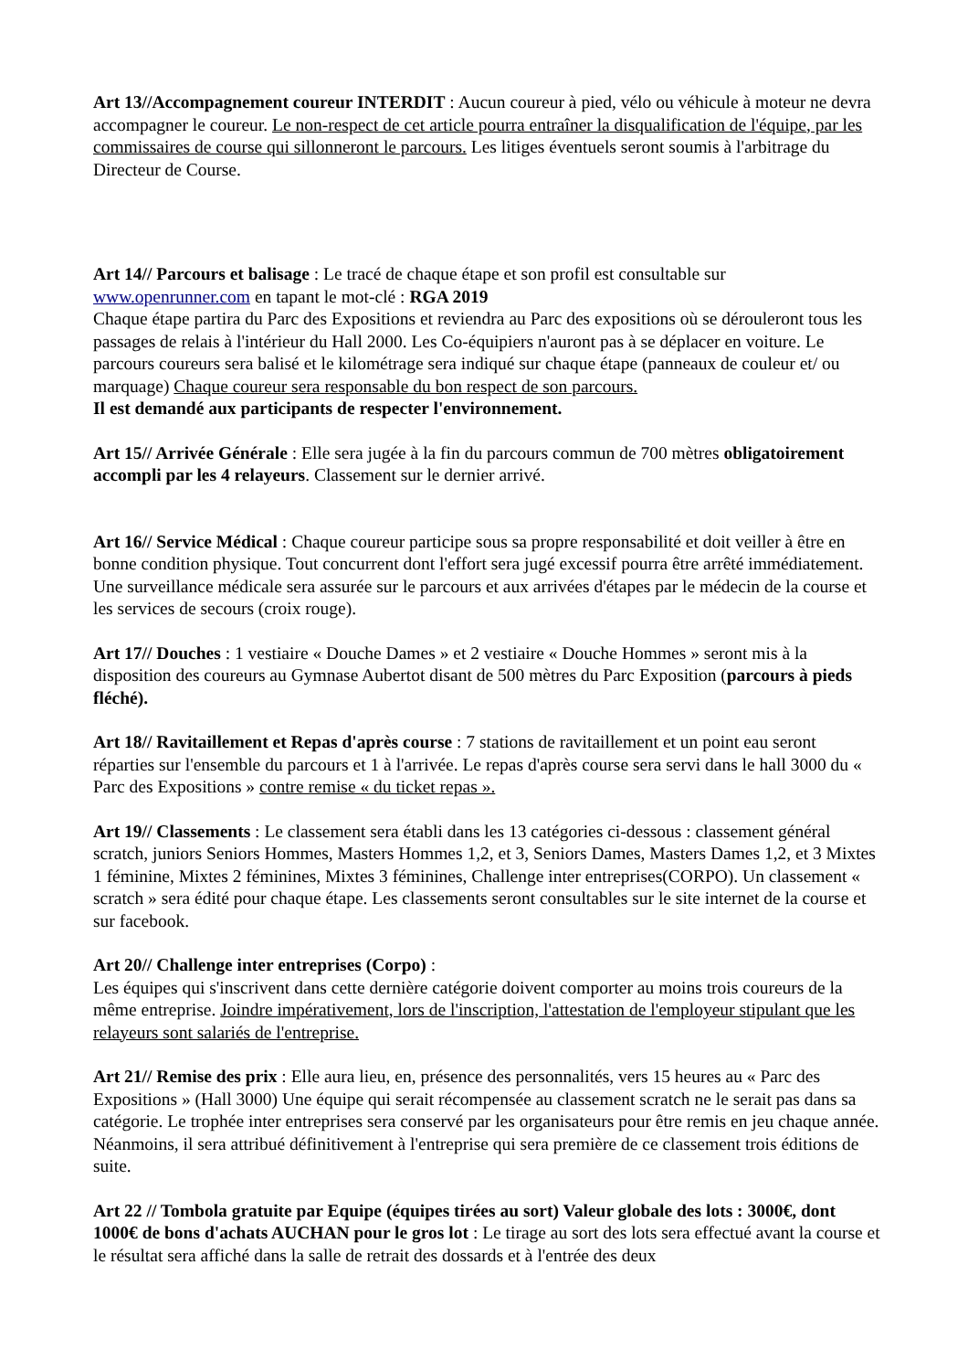Art 13//Accompagnement coureur INTERDIT : Aucun coureur à pied, vélo ou véhicule à moteur ne devra accompagner le coureur. Le non-respect de cet article pourra entraîner la disqualification de l'équipe, par les commissaires de course qui sillonneront le parcours. Les litiges éventuels seront soumis à l'arbitrage du Directeur de Course.
Art 14// Parcours et balisage : Le tracé de chaque étape et son profil est consultable sur www.openrunner.com en tapant le mot-clé : RGA 2019
Chaque étape partira du Parc des Expositions et reviendra au Parc des expositions où se dérouleront tous les passages de relais à l'intérieur du Hall 2000. Les Co-équipiers n'auront pas à se déplacer en voiture. Le parcours coureurs sera balisé et le kilométrage sera indiqué sur chaque étape (panneaux de couleur et/ ou marquage) Chaque coureur sera responsable du bon respect de son parcours.
Il est demandé aux participants de respecter l'environnement.
Art 15// Arrivée Générale : Elle sera jugée à la fin du parcours commun de 700 mètres obligatoirement accompli par les 4 relayeurs. Classement sur le dernier arrivé.
Art 16// Service Médical : Chaque coureur participe sous sa propre responsabilité et doit veiller à être en bonne condition physique. Tout concurrent dont l'effort sera jugé excessif pourra être arrêté immédiatement. Une surveillance médicale sera assurée sur le parcours et aux arrivées d'étapes par le médecin de la course et les services de secours (croix rouge).
Art 17// Douches : 1 vestiaire « Douche Dames » et 2 vestiaire « Douche Hommes » seront mis à la disposition des coureurs au Gymnase Aubertot disant de 500 mètres du Parc Exposition (parcours à pieds fléché).
Art 18// Ravitaillement et Repas d'après course : 7 stations de ravitaillement et un point eau seront réparties sur l'ensemble du parcours et 1 à l'arrivée. Le repas d'après course sera servi dans le hall 3000 du « Parc des Expositions » contre remise « du ticket repas ».
Art 19// Classements : Le classement sera établi dans les 13 catégories ci-dessous : classement général scratch, juniors Seniors Hommes, Masters Hommes 1,2, et 3, Seniors Dames, Masters Dames 1,2, et 3 Mixtes 1 féminine, Mixtes 2 féminines, Mixtes 3 féminines, Challenge inter entreprises(CORPO). Un classement « scratch » sera édité pour chaque étape. Les classements seront consultables sur le site internet de la course et sur facebook.
Art 20// Challenge inter entreprises (Corpo) :
Les équipes qui s'inscrivent dans cette dernière catégorie doivent comporter au moins trois coureurs de la même entreprise. Joindre impérativement, lors de l'inscription, l'attestation de l'employeur stipulant que les relayeurs sont salariés de l'entreprise.
Art 21// Remise des prix : Elle aura lieu, en, présence des personnalités, vers 15 heures au « Parc des Expositions » (Hall 3000) Une équipe qui serait récompensée au classement scratch ne le serait pas dans sa catégorie. Le trophée inter entreprises sera conservé par les organisateurs pour être remis en jeu chaque année. Néanmoins, il sera attribué définitivement à l'entreprise qui sera première de ce classement trois éditions de suite.
Art 22 // Tombola gratuite par Equipe (équipes tirées au sort) Valeur globale des lots : 3000€, dont 1000€ de bons d'achats AUCHAN pour le gros lot : Le tirage au sort des lots sera effectué avant la course et le résultat sera affiché dans la salle de retrait des dossards et à l'entrée des deux